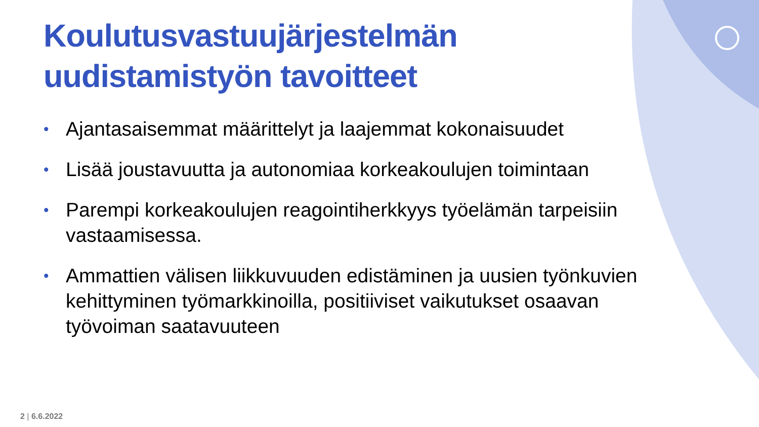Koulutusvastuujärjestelmän uudistamistyön tavoitteet
• Ajantasaisemmat määrittelyt ja laajemmat kokonaisuudet
• Lisää joustavuutta ja autonomiaa korkeakoulujen toimintaan
• Parempi korkeakoulujen reagointiherkkyys työelämän tarpeisiin vastaamisessa.
• Ammattien välisen liikkuvuuden edistäminen ja uusien työnkuvien kehittyminen työmarkkinoilla, positiiviset vaikutukset osaavan työvoiman saatavuuteen
2 | 6.6.2022